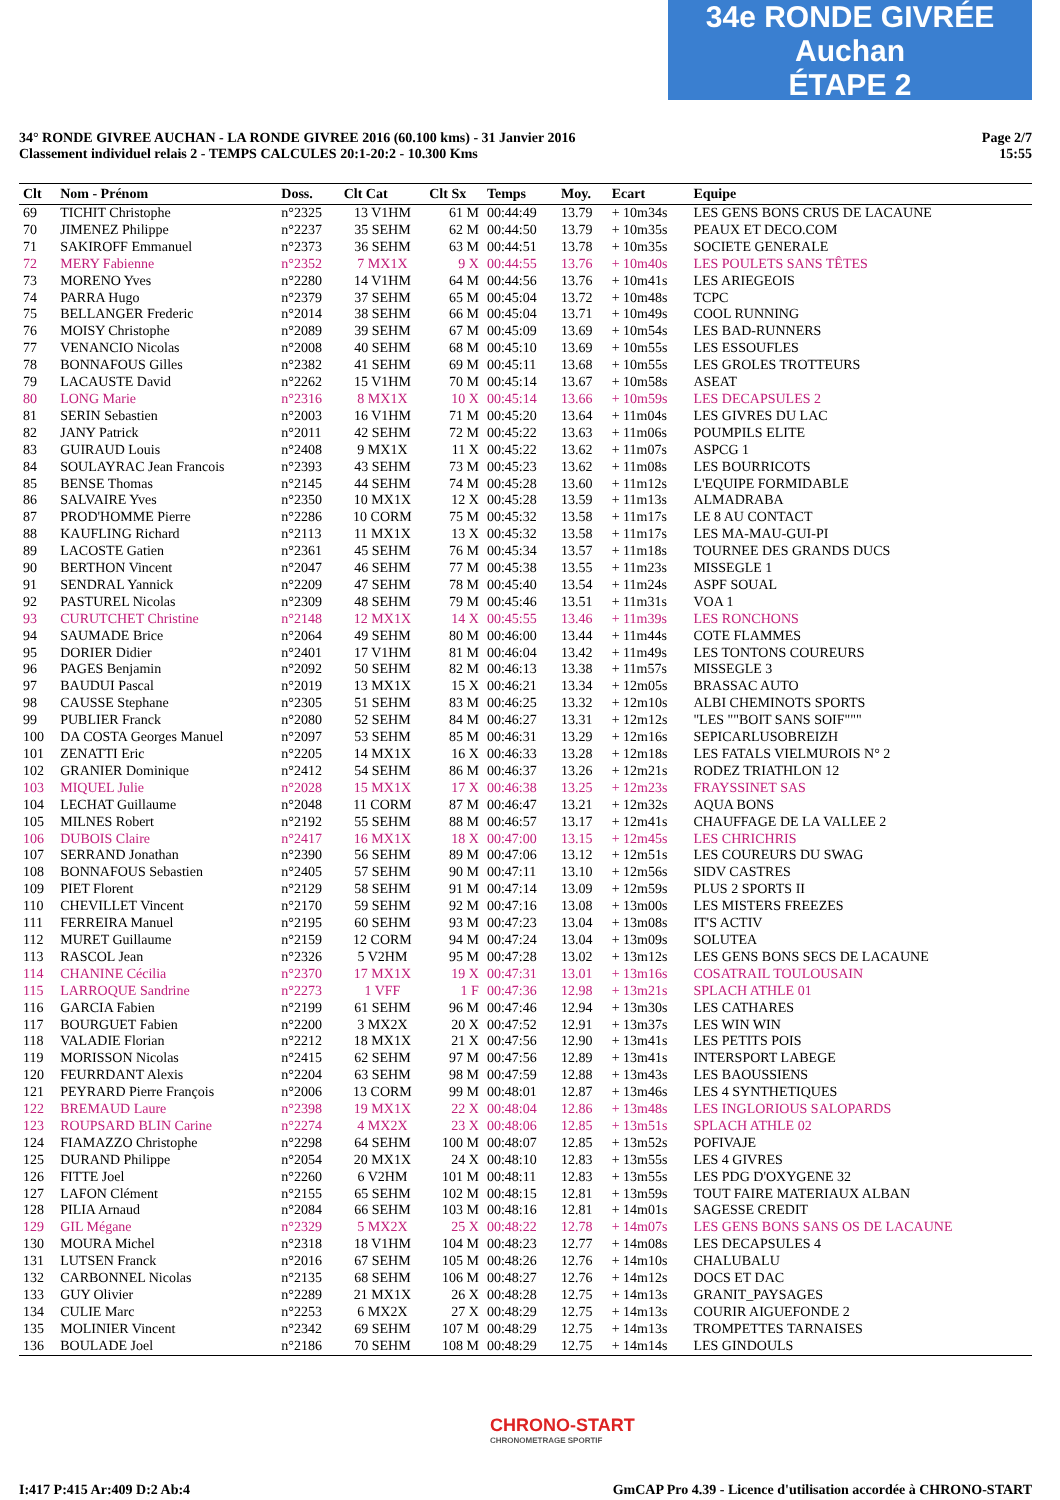34e RONDE GIVRÉE Auchan
ÉTAPE 2
34° RONDE GIVREE AUCHAN - LA RONDE GIVREE 2016 (60.100 kms) - 31 Janvier 2016
Classement individuel relais 2 - TEMPS CALCULES 20:1-20:2 - 10.300 Kms
Page 2/7
15:55
| Clt | Nom - Prénom | Doss. | Clt Cat | Clt Sx | Temps | Moy. | Ecart | Equipe |
| --- | --- | --- | --- | --- | --- | --- | --- | --- |
| 69 | TICHIT Christophe | n°2325 | 13 V1HM | 61 M | 00:44:49 | 13.79 | + 10m34s | LES GENS BONS CRUS DE LACAUNE |
| 70 | JIMENEZ Philippe | n°2237 | 35 SEHM | 62 M | 00:44:50 | 13.79 | + 10m35s | PEAUX ET DECO.COM |
| 71 | SAKIROFF Emmanuel | n°2373 | 36 SEHM | 63 M | 00:44:51 | 13.78 | + 10m35s | SOCIETE GENERALE |
| 72 | MERY Fabienne | n°2352 | 7 MX1X | 9 X | 00:44:55 | 13.76 | + 10m40s | LES POULETS SANS TÊTES |
| 73 | MORENO Yves | n°2280 | 14 V1HM | 64 M | 00:44:56 | 13.76 | + 10m41s | LES ARIEGEOIS |
| 74 | PARRA Hugo | n°2379 | 37 SEHM | 65 M | 00:45:04 | 13.72 | + 10m48s | TCPC |
| 75 | BELLANGER Frederic | n°2014 | 38 SEHM | 66 M | 00:45:04 | 13.71 | + 10m49s | COOL RUNNING |
| 76 | MOISY Christophe | n°2089 | 39 SEHM | 67 M | 00:45:09 | 13.69 | + 10m54s | LES BAD-RUNNERS |
| 77 | VENANCIO Nicolas | n°2008 | 40 SEHM | 68 M | 00:45:10 | 13.69 | + 10m55s | LES ESSOUFLES |
| 78 | BONNAFOUS Gilles | n°2382 | 41 SEHM | 69 M | 00:45:11 | 13.68 | + 10m55s | LES GROLES TROTTEURS |
| 79 | LACAUSTE David | n°2262 | 15 V1HM | 70 M | 00:45:14 | 13.67 | + 10m58s | ASEAT |
| 80 | LONG Marie | n°2316 | 8 MX1X | 10 X | 00:45:14 | 13.66 | + 10m59s | LES DECAPSULES 2 |
| 81 | SERIN Sebastien | n°2003 | 16 V1HM | 71 M | 00:45:20 | 13.64 | + 11m04s | LES GIVRES DU LAC |
| 82 | JANY Patrick | n°2011 | 42 SEHM | 72 M | 00:45:22 | 13.63 | + 11m06s | POUMPILS ELITE |
| 83 | GUIRAUD Louis | n°2408 | 9 MX1X | 11 X | 00:45:22 | 13.62 | + 11m07s | ASPCG 1 |
| 84 | SOULAYRAC Jean Francois | n°2393 | 43 SEHM | 73 M | 00:45:23 | 13.62 | + 11m08s | LES BOURRICOTS |
| 85 | BENSE Thomas | n°2145 | 44 SEHM | 74 M | 00:45:28 | 13.60 | + 11m12s | L'EQUIPE FORMIDABLE |
| 86 | SALVAIRE Yves | n°2350 | 10 MX1X | 12 X | 00:45:28 | 13.59 | + 11m13s | ALMADRABA |
| 87 | PROD'HOMME Pierre | n°2286 | 10 CORM | 75 M | 00:45:32 | 13.58 | + 11m17s | LE 8 AU CONTACT |
| 88 | KAUFLING Richard | n°2113 | 11 MX1X | 13 X | 00:45:32 | 13.58 | + 11m17s | LES MA-MAU-GUI-PI |
| 89 | LACOSTE Gatien | n°2361 | 45 SEHM | 76 M | 00:45:34 | 13.57 | + 11m18s | TOURNEE DES GRANDS DUCS |
| 90 | BERTHON Vincent | n°2047 | 46 SEHM | 77 M | 00:45:38 | 13.55 | + 11m23s | MISSEGLE 1 |
| 91 | SENDRAL Yannick | n°2209 | 47 SEHM | 78 M | 00:45:40 | 13.54 | + 11m24s | ASPF SOUAL |
| 92 | PASTUREL Nicolas | n°2309 | 48 SEHM | 79 M | 00:45:46 | 13.51 | + 11m31s | VOA 1 |
| 93 | CURUTCHET Christine | n°2148 | 12 MX1X | 14 X | 00:45:55 | 13.46 | + 11m39s | LES RONCHONS |
| 94 | SAUMADE Brice | n°2064 | 49 SEHM | 80 M | 00:46:00 | 13.44 | + 11m44s | COTE FLAMMES |
| 95 | DORIER Didier | n°2401 | 17 V1HM | 81 M | 00:46:04 | 13.42 | + 11m49s | LES TONTONS COUREURS |
| 96 | PAGES Benjamin | n°2092 | 50 SEHM | 82 M | 00:46:13 | 13.38 | + 11m57s | MISSEGLE 3 |
| 97 | BAUDUI Pascal | n°2019 | 13 MX1X | 15 X | 00:46:21 | 13.34 | + 12m05s | BRASSAC AUTO |
| 98 | CAUSSE Stephane | n°2305 | 51 SEHM | 83 M | 00:46:25 | 13.32 | + 12m10s | ALBI CHEMINOTS SPORTS |
| 99 | PUBLIER Franck | n°2080 | 52 SEHM | 84 M | 00:46:27 | 13.31 | + 12m12s | "LES ""BOIT SANS SOIF""" |
| 100 | DA COSTA Georges Manuel | n°2097 | 53 SEHM | 85 M | 00:46:31 | 13.29 | + 12m16s | SEPICARLUSOBREIZH |
| 101 | ZENATTI Eric | n°2205 | 14 MX1X | 16 X | 00:46:33 | 13.28 | + 12m18s | LES FATALS VIELMUROIS N° 2 |
| 102 | GRANIER Dominique | n°2412 | 54 SEHM | 86 M | 00:46:37 | 13.26 | + 12m21s | RODEZ TRIATHLON 12 |
| 103 | MIQUEL Julie | n°2028 | 15 MX1X | 17 X | 00:46:38 | 13.25 | + 12m23s | FRAYSSINET SAS |
| 104 | LECHAT Guillaume | n°2048 | 11 CORM | 87 M | 00:46:47 | 13.21 | + 12m32s | AQUA BONS |
| 105 | MILNES Robert | n°2192 | 55 SEHM | 88 M | 00:46:57 | 13.17 | + 12m41s | CHAUFFAGE DE LA VALLEE 2 |
| 106 | DUBOIS Claire | n°2417 | 16 MX1X | 18 X | 00:47:00 | 13.15 | + 12m45s | LES CHRICHRIS |
| 107 | SERRAND Jonathan | n°2390 | 56 SEHM | 89 M | 00:47:06 | 13.12 | + 12m51s | LES COUREURS DU SWAG |
| 108 | BONNAFOUS Sebastien | n°2405 | 57 SEHM | 90 M | 00:47:11 | 13.10 | + 12m56s | SIDV CASTRES |
| 109 | PIET Florent | n°2129 | 58 SEHM | 91 M | 00:47:14 | 13.09 | + 12m59s | PLUS 2 SPORTS II |
| 110 | CHEVILLET Vincent | n°2170 | 59 SEHM | 92 M | 00:47:16 | 13.08 | + 13m00s | LES MISTERS FREEZES |
| 111 | FERREIRA Manuel | n°2195 | 60 SEHM | 93 M | 00:47:23 | 13.04 | + 13m08s | IT'S ACTIV |
| 112 | MURET Guillaume | n°2159 | 12 CORM | 94 M | 00:47:24 | 13.04 | + 13m09s | SOLUTEA |
| 113 | RASCOL Jean | n°2326 | 5 V2HM | 95 M | 00:47:28 | 13.02 | + 13m12s | LES GENS BONS SECS DE LACAUNE |
| 114 | CHANINE Cécilia | n°2370 | 17 MX1X | 19 X | 00:47:31 | 13.01 | + 13m16s | COSATRAIL TOULOUSAIN |
| 115 | LARROQUE Sandrine | n°2273 | 1 VFF | 1 F | 00:47:36 | 12.98 | + 13m21s | SPLACH ATHLE 01 |
| 116 | GARCIA Fabien | n°2199 | 61 SEHM | 96 M | 00:47:46 | 12.94 | + 13m30s | LES CATHARES |
| 117 | BOURGUET Fabien | n°2200 | 3 MX2X | 20 X | 00:47:52 | 12.91 | + 13m37s | LES WIN WIN |
| 118 | VALADIE Florian | n°2212 | 18 MX1X | 21 X | 00:47:56 | 12.90 | + 13m41s | LES PETITS POIS |
| 119 | MORISSON Nicolas | n°2415 | 62 SEHM | 97 M | 00:47:56 | 12.89 | + 13m41s | INTERSPORT LABEGE |
| 120 | FEURRDANT Alexis | n°2204 | 63 SEHM | 98 M | 00:47:59 | 12.88 | + 13m43s | LES BAOUSSIENS |
| 121 | PEYRARD Pierre François | n°2006 | 13 CORM | 99 M | 00:48:01 | 12.87 | + 13m46s | LES 4 SYNTHETIQUES |
| 122 | BREMAUD Laure | n°2398 | 19 MX1X | 22 X | 00:48:04 | 12.86 | + 13m48s | LES INGLORIOUS SALOPARDS |
| 123 | ROUPSARD BLIN Carine | n°2274 | 4 MX2X | 23 X | 00:48:06 | 12.85 | + 13m51s | SPLACH ATHLE 02 |
| 124 | FIAMAZZO Christophe | n°2298 | 64 SEHM | 100 M | 00:48:07 | 12.85 | + 13m52s | POFIVAJE |
| 125 | DURAND Philippe | n°2054 | 20 MX1X | 24 X | 00:48:10 | 12.83 | + 13m55s | LES 4 GIVRES |
| 126 | FITTE Joel | n°2260 | 6 V2HM | 101 M | 00:48:11 | 12.83 | + 13m55s | LES PDG D'OXYGENE 32 |
| 127 | LAFON Clément | n°2155 | 65 SEHM | 102 M | 00:48:15 | 12.81 | + 13m59s | TOUT FAIRE MATERIAUX ALBAN |
| 128 | PILIA Arnaud | n°2084 | 66 SEHM | 103 M | 00:48:16 | 12.81 | + 14m01s | SAGESSE CREDIT |
| 129 | GIL Mégane | n°2329 | 5 MX2X | 25 X | 00:48:22 | 12.78 | + 14m07s | LES GENS BONS SANS OS DE LACAUNE |
| 130 | MOURA Michel | n°2318 | 18 V1HM | 104 M | 00:48:23 | 12.77 | + 14m08s | LES DECAPSULES 4 |
| 131 | LUTSEN Franck | n°2016 | 67 SEHM | 105 M | 00:48:26 | 12.76 | + 14m10s | CHALUBALU |
| 132 | CARBONNEL Nicolas | n°2135 | 68 SEHM | 106 M | 00:48:27 | 12.76 | + 14m12s | DOCS ET DAC |
| 133 | GUY Olivier | n°2289 | 21 MX1X | 26 X | 00:48:28 | 12.75 | + 14m13s | GRANIT_PAYSAGES |
| 134 | CULIE Marc | n°2253 | 6 MX2X | 27 X | 00:48:29 | 12.75 | + 14m13s | COURIR AIGUEFONDE 2 |
| 135 | MOLINIER Vincent | n°2342 | 69 SEHM | 107 M | 00:48:29 | 12.75 | + 14m13s | TROMPETTES TARNAISES |
| 136 | BOULADE Joel | n°2186 | 70 SEHM | 108 M | 00:48:29 | 12.75 | + 14m14s | LES GINDOULS |
CHRONO-START
CHRONOMETRAGE SPORTIF
I:417 P:415 Ar:409 D:2 Ab:4 GmCAP Pro 4.39 - Licence d'utilisation accordée à CHRONO-START